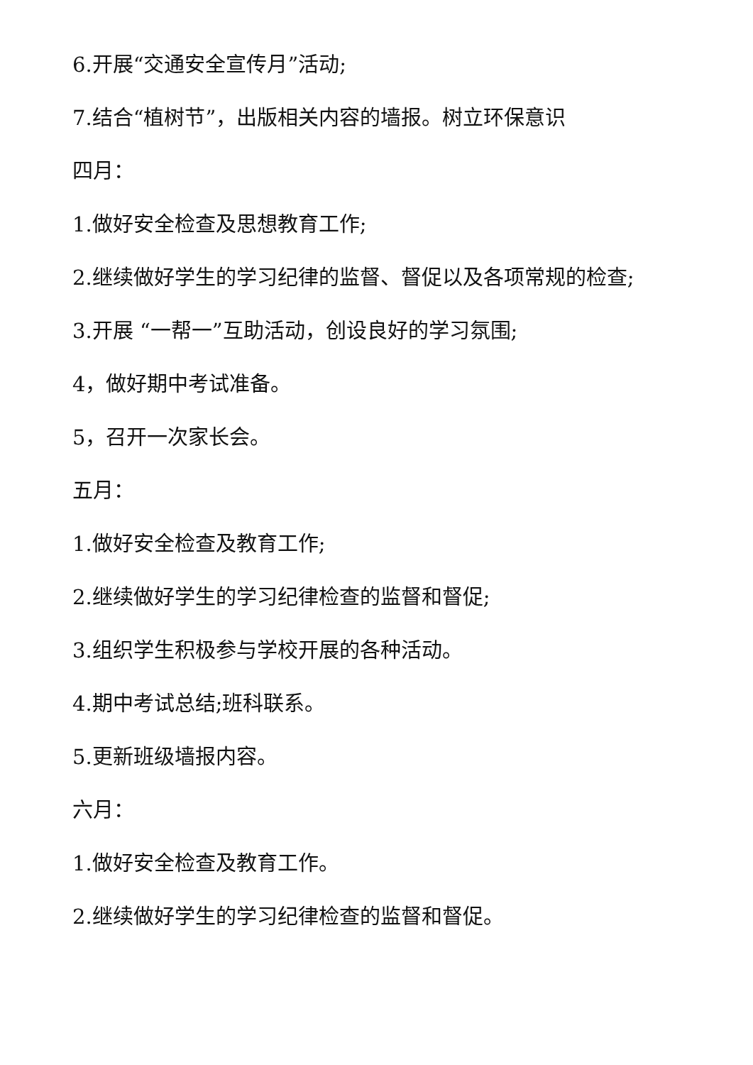6.开展“交通安全宣传月”活动;
7.结合“植树节”，出版相关内容的墙报。树立环保意识
四月：
1.做好安全检查及思想教育工作;
2.继续做好学生的学习纪律的监督、督促以及各项常规的检查;
3.开展 “一帮一”互助活动，创设良好的学习氛围;
4，做好期中考试准备。
5，召开一次家长会。
五月：
1.做好安全检查及教育工作;
2.继续做好学生的学习纪律检查的监督和督促;
3.组织学生积极参与学校开展的各种活动。
4.期中考试总结;班科联系。
5.更新班级墙报内容。
六月：
1.做好安全检查及教育工作。
2.继续做好学生的学习纪律检查的监督和督促。